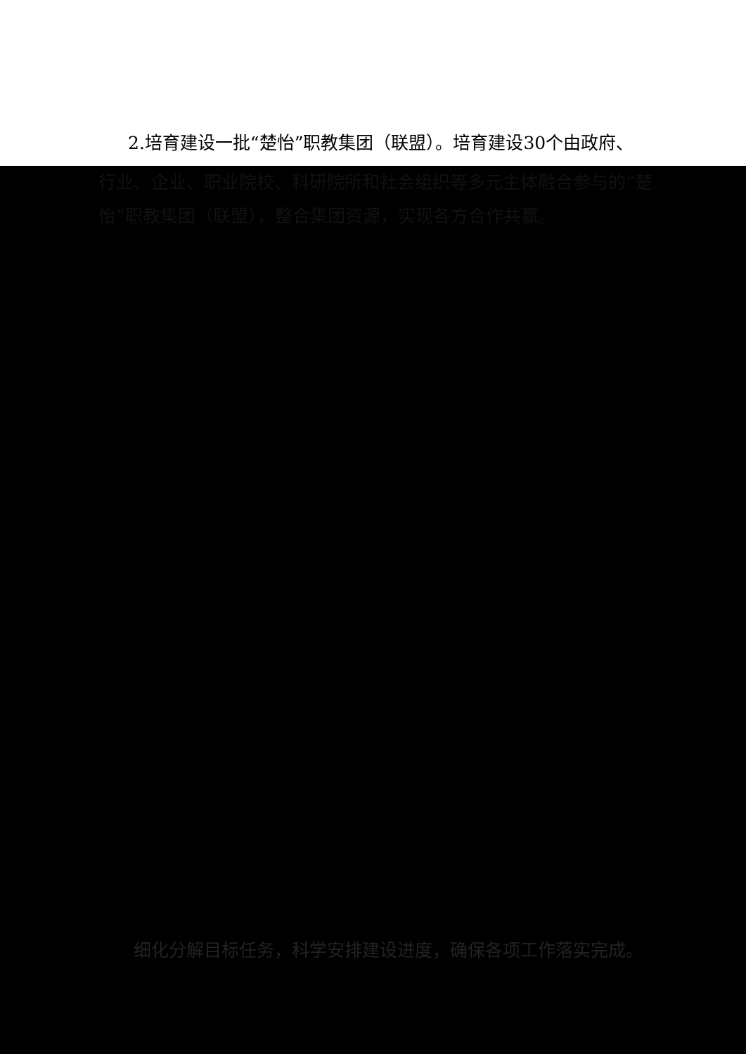2.培育建设一批“楚怡”职教集团（联盟）。培育建设30个由政府、
行业、企业、职业院校、科研院所和社会组织等多元主体融合参与的“楚怡”职教集团（联盟），整合集团资源，实现各方合作共赢。
细化分解目标任务，科学安排建设进度，确保各项工作落实完成。